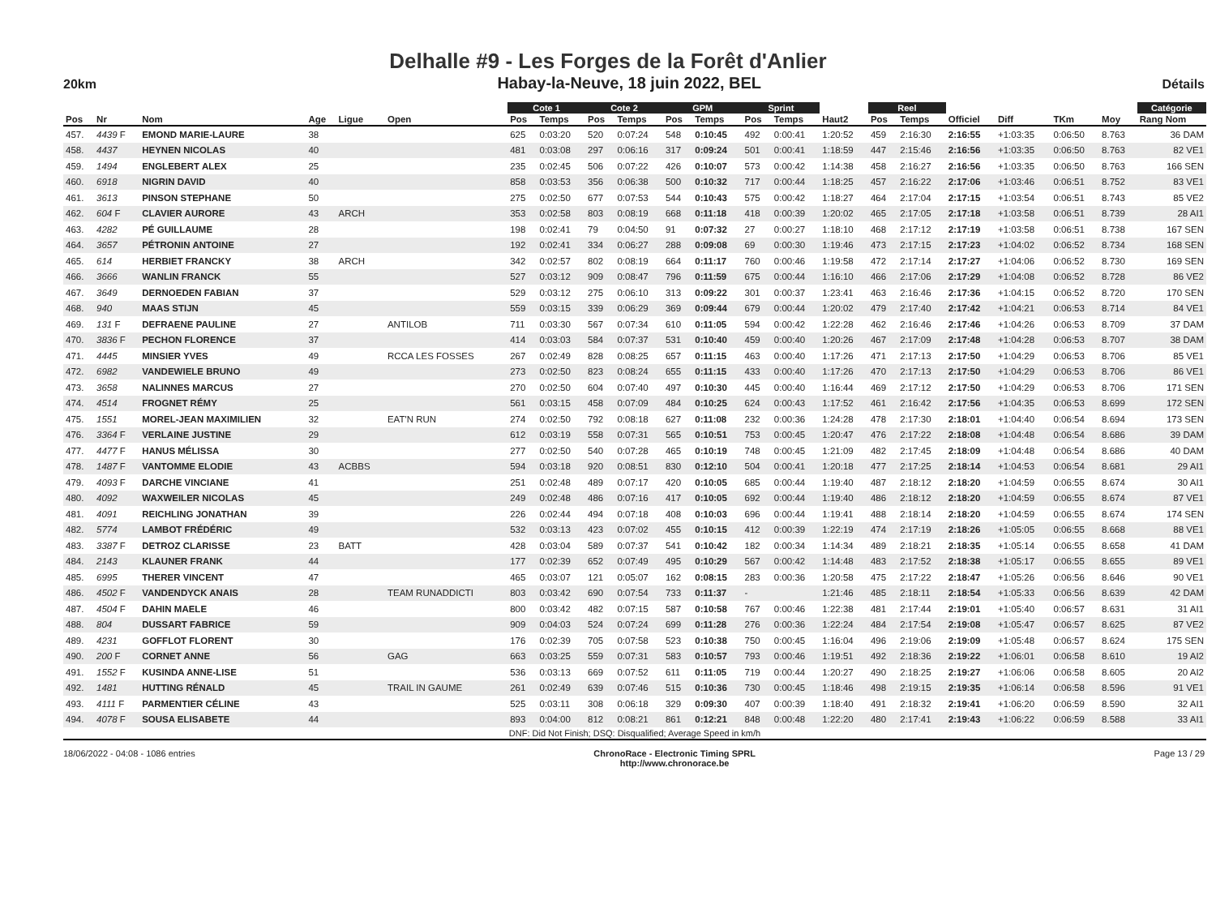Delhalle #9 - Les Forges de la Forêt d'Anlier
20km Habay-la-Neuve, 18 juin 2022, BEL Détails
| | | | | | | Cote 1 | | Cote 2 | | GPM | | Sprint | | | Reel | | | | | | Catégorie |
| --- | --- | --- | --- | --- | --- | --- | --- | --- | --- | --- | --- | --- | --- | --- | --- | --- | --- | --- | --- | --- | --- |
| Pos | Nr | Nom | Age | Ligue | Open | Pos | Temps | Pos | Temps | Pos | Temps | Pos | Temps | Haut2 | Pos | Temps | Officiel | Diff | TKm | Moy | Rang Nom |
| 457. | 4439 F | EMOND MARIE-LAURE | 38 | | | 625 | 0:03:20 | 520 | 0:07:24 | 548 | 0:10:45 | 492 | 0:00:41 | 1:20:52 | 459 | 2:16:30 | 2:16:55 | +1:03:35 | 0:06:50 | 8.763 | 36 DAM |
| 458. | 4437 | HEYNEN NICOLAS | 40 | | | 481 | 0:03:08 | 297 | 0:06:16 | 317 | 0:09:24 | 501 | 0:00:41 | 1:18:59 | 447 | 2:15:46 | 2:16:56 | +1:03:35 | 0:06:50 | 8.763 | 82 VE1 |
| 459. | 1494 | ENGLEBERT ALEX | 25 | | | 235 | 0:02:45 | 506 | 0:07:22 | 426 | 0:10:07 | 573 | 0:00:42 | 1:14:38 | 458 | 2:16:27 | 2:16:56 | +1:03:35 | 0:06:50 | 8.763 | 166 SEN |
| 460. | 6918 | NIGRIN DAVID | 40 | | | 858 | 0:03:53 | 356 | 0:06:38 | 500 | 0:10:32 | 717 | 0:00:44 | 1:18:25 | 457 | 2:16:22 | 2:17:06 | +1:03:46 | 0:06:51 | 8.752 | 83 VE1 |
| 461. | 3613 | PINSON STEPHANE | 50 | | | 275 | 0:02:50 | 677 | 0:07:53 | 544 | 0:10:43 | 575 | 0:00:42 | 1:18:27 | 464 | 2:17:04 | 2:17:15 | +1:03:54 | 0:06:51 | 8.743 | 85 VE2 |
| 462. | 604 F | CLAVIER AURORE | 43 | ARCH | | 353 | 0:02:58 | 803 | 0:08:19 | 668 | 0:11:18 | 418 | 0:00:39 | 1:20:02 | 465 | 2:17:05 | 2:17:18 | +1:03:58 | 0:06:51 | 8.739 | 28 AI1 |
| 463. | 4282 | PÉ GUILLAUME | 28 | | | 198 | 0:02:41 | 79 | 0:04:50 | 91 | 0:07:32 | 27 | 0:00:27 | 1:18:10 | 468 | 2:17:12 | 2:17:19 | +1:03:58 | 0:06:51 | 8.738 | 167 SEN |
| 464. | 3657 | PÉTRONIN ANTOINE | 27 | | | 192 | 0:02:41 | 334 | 0:06:27 | 288 | 0:09:08 | 69 | 0:00:30 | 1:19:46 | 473 | 2:17:15 | 2:17:23 | +1:04:02 | 0:06:52 | 8.734 | 168 SEN |
| 465. | 614 | HERBIET FRANCKY | 38 | ARCH | | 342 | 0:02:57 | 802 | 0:08:19 | 664 | 0:11:17 | 760 | 0:00:46 | 1:19:58 | 472 | 2:17:14 | 2:17:27 | +1:04:06 | 0:06:52 | 8.730 | 169 SEN |
| 466. | 3666 | WANLIN FRANCK | 55 | | | 527 | 0:03:12 | 909 | 0:08:47 | 796 | 0:11:59 | 675 | 0:00:44 | 1:16:10 | 466 | 2:17:06 | 2:17:29 | +1:04:08 | 0:06:52 | 8.728 | 86 VE2 |
| 467. | 3649 | DERNOEDEN FABIAN | 37 | | | 529 | 0:03:12 | 275 | 0:06:10 | 313 | 0:09:22 | 301 | 0:00:37 | 1:23:41 | 463 | 2:16:46 | 2:17:36 | +1:04:15 | 0:06:52 | 8.720 | 170 SEN |
| 468. | 940 | MAAS STIJN | 45 | | | 559 | 0:03:15 | 339 | 0:06:29 | 369 | 0:09:44 | 679 | 0:00:44 | 1:20:02 | 479 | 2:17:40 | 2:17:42 | +1:04:21 | 0:06:53 | 8.714 | 84 VE1 |
| 469. | 131 F | DEFRAENE PAULINE | 27 | | ANTILOB | 711 | 0:03:30 | 567 | 0:07:34 | 610 | 0:11:05 | 594 | 0:00:42 | 1:22:28 | 462 | 2:16:46 | 2:17:46 | +1:04:26 | 0:06:53 | 8.709 | 37 DAM |
| 470. | 3836 F | PECHON FLORENCE | 37 | | | 414 | 0:03:03 | 584 | 0:07:37 | 531 | 0:10:40 | 459 | 0:00:40 | 1:20:26 | 467 | 2:17:09 | 2:17:48 | +1:04:28 | 0:06:53 | 8.707 | 38 DAM |
| 471. | 4445 | MINSIER YVES | 49 | | RCCA LES FOSSES | 267 | 0:02:49 | 828 | 0:08:25 | 657 | 0:11:15 | 463 | 0:00:40 | 1:17:26 | 471 | 2:17:13 | 2:17:50 | +1:04:29 | 0:06:53 | 8.706 | 85 VE1 |
| 472. | 6982 | VANDEWIELE BRUNO | 49 | | | 273 | 0:02:50 | 823 | 0:08:24 | 655 | 0:11:15 | 433 | 0:00:40 | 1:17:26 | 470 | 2:17:13 | 2:17:50 | +1:04:29 | 0:06:53 | 8.706 | 86 VE1 |
| 473. | 3658 | NALINNES MARCUS | 27 | | | 270 | 0:02:50 | 604 | 0:07:40 | 497 | 0:10:30 | 445 | 0:00:40 | 1:16:44 | 469 | 2:17:12 | 2:17:50 | +1:04:29 | 0:06:53 | 8.706 | 171 SEN |
| 474. | 4514 | FROGNET RÉMY | 25 | | | 561 | 0:03:15 | 458 | 0:07:09 | 484 | 0:10:25 | 624 | 0:00:43 | 1:17:52 | 461 | 2:16:42 | 2:17:56 | +1:04:35 | 0:06:53 | 8.699 | 172 SEN |
| 475. | 1551 | MOREL-JEAN MAXIMILIEN | 32 | | EAT'N RUN | 274 | 0:02:50 | 792 | 0:08:18 | 627 | 0:11:08 | 232 | 0:00:36 | 1:24:28 | 478 | 2:17:30 | 2:18:01 | +1:04:40 | 0:06:54 | 8.694 | 173 SEN |
| 476. | 3364 F | VERLAINE JUSTINE | 29 | | | 612 | 0:03:19 | 558 | 0:07:31 | 565 | 0:10:51 | 753 | 0:00:45 | 1:20:47 | 476 | 2:17:22 | 2:18:08 | +1:04:48 | 0:06:54 | 8.686 | 39 DAM |
| 477. | 4477 F | HANUS MÉLISSA | 30 | | | 277 | 0:02:50 | 540 | 0:07:28 | 465 | 0:10:19 | 748 | 0:00:45 | 1:21:09 | 482 | 2:17:45 | 2:18:09 | +1:04:48 | 0:06:54 | 8.686 | 40 DAM |
| 478. | 1487 F | VANTOMME ELODIE | 43 | ACBBS | | 594 | 0:03:18 | 920 | 0:08:51 | 830 | 0:12:10 | 504 | 0:00:41 | 1:20:18 | 477 | 2:17:25 | 2:18:14 | +1:04:53 | 0:06:54 | 8.681 | 29 AI1 |
| 479. | 4093 F | DARCHE VINCIANE | 41 | | | 251 | 0:02:48 | 489 | 0:07:17 | 420 | 0:10:05 | 685 | 0:00:44 | 1:19:40 | 487 | 2:18:12 | 2:18:20 | +1:04:59 | 0:06:55 | 8.674 | 30 AI1 |
| 480. | 4092 | WAXWEILER NICOLAS | 45 | | | 249 | 0:02:48 | 486 | 0:07:16 | 417 | 0:10:05 | 692 | 0:00:44 | 1:19:40 | 486 | 2:18:12 | 2:18:20 | +1:04:59 | 0:06:55 | 8.674 | 87 VE1 |
| 481. | 4091 | REICHLING JONATHAN | 39 | | | 226 | 0:02:44 | 494 | 0:07:18 | 408 | 0:10:03 | 696 | 0:00:44 | 1:19:41 | 488 | 2:18:14 | 2:18:20 | +1:04:59 | 0:06:55 | 8.674 | 174 SEN |
| 482. | 5774 | LAMBOT FRÉDÉRIC | 49 | | | 532 | 0:03:13 | 423 | 0:07:02 | 455 | 0:10:15 | 412 | 0:00:39 | 1:22:19 | 474 | 2:17:19 | 2:18:26 | +1:05:05 | 0:06:55 | 8.668 | 88 VE1 |
| 483. | 3387 F | DETROZ CLARISSE | 23 | BATT | | 428 | 0:03:04 | 589 | 0:07:37 | 541 | 0:10:42 | 182 | 0:00:34 | 1:14:34 | 489 | 2:18:21 | 2:18:35 | +1:05:14 | 0:06:55 | 8.658 | 41 DAM |
| 484. | 2143 | KLAUNER FRANK | 44 | | | 177 | 0:02:39 | 652 | 0:07:49 | 495 | 0:10:29 | 567 | 0:00:42 | 1:14:48 | 483 | 2:17:52 | 2:18:38 | +1:05:17 | 0:06:55 | 8.655 | 89 VE1 |
| 485. | 6995 | THERER VINCENT | 47 | | | 465 | 0:03:07 | 121 | 0:05:07 | 162 | 0:08:15 | 283 | 0:00:36 | 1:20:58 | 475 | 2:17:22 | 2:18:47 | +1:05:26 | 0:06:56 | 8.646 | 90 VE1 |
| 486. | 4502 F | VANDENDYCK ANAIS | 28 | | TEAM RUNADDICTI | 803 | 0:03:42 | 690 | 0:07:54 | 733 | 0:11:37 | - | | 1:21:46 | 485 | 2:18:11 | 2:18:54 | +1:05:33 | 0:06:56 | 8.639 | 42 DAM |
| 487. | 4504 F | DAHIN MAELE | 46 | | | 800 | 0:03:42 | 482 | 0:07:15 | 587 | 0:10:58 | 767 | 0:00:46 | 1:22:38 | 481 | 2:17:44 | 2:19:01 | +1:05:40 | 0:06:57 | 8.631 | 31 AI1 |
| 488. | 804 | DUSSART FABRICE | 59 | | | 909 | 0:04:03 | 524 | 0:07:24 | 699 | 0:11:28 | 276 | 0:00:36 | 1:22:24 | 484 | 2:17:54 | 2:19:08 | +1:05:47 | 0:06:57 | 8.625 | 87 VE2 |
| 489. | 4231 | GOFFLOT FLORENT | 30 | | | 176 | 0:02:39 | 705 | 0:07:58 | 523 | 0:10:38 | 750 | 0:00:45 | 1:16:04 | 496 | 2:19:06 | 2:19:09 | +1:05:48 | 0:06:57 | 8.624 | 175 SEN |
| 490. | 200 F | CORNET ANNE | 56 | | GAG | 663 | 0:03:25 | 559 | 0:07:31 | 583 | 0:10:57 | 793 | 0:00:46 | 1:19:51 | 492 | 2:18:36 | 2:19:22 | +1:06:01 | 0:06:58 | 8.610 | 19 AI2 |
| 491. | 1552 F | KUSINDA ANNE-LISE | 51 | | | 536 | 0:03:13 | 669 | 0:07:52 | 611 | 0:11:05 | 719 | 0:00:44 | 1:20:27 | 490 | 2:18:25 | 2:19:27 | +1:06:06 | 0:06:58 | 8.605 | 20 AI2 |
| 492. | 1481 | HUTTING RÉNALD | 45 | | TRAIL IN GAUME | 261 | 0:02:49 | 639 | 0:07:46 | 515 | 0:10:36 | 730 | 0:00:45 | 1:18:46 | 498 | 2:19:15 | 2:19:35 | +1:06:14 | 0:06:58 | 8.596 | 91 VE1 |
| 493. | 4111 F | PARMENTIER CÉLINE | 43 | | | 525 | 0:03:11 | 308 | 0:06:18 | 329 | 0:09:30 | 407 | 0:00:39 | 1:18:40 | 491 | 2:18:32 | 2:19:41 | +1:06:20 | 0:06:59 | 8.590 | 32 AI1 |
| 494. | 4078 F | SOUSA ELISABETE | 44 | | | 893 | 0:04:00 | 812 | 0:08:21 | 861 | 0:12:21 | 848 | 0:00:48 | 1:22:20 | 480 | 2:17:41 | 2:19:43 | +1:06:22 | 0:06:59 | 8.588 | 33 AI1 |
| DNF: Did Not Finish; DSQ: Disqualified; Average Speed in km/h | | | | | | | | | | | | | | | | | | | | | |
18/06/2022 - 04:08 - 1086 entries ChronoRace - Electronic Timing SPRL
http://www.chronorace.be Page 13 / 29